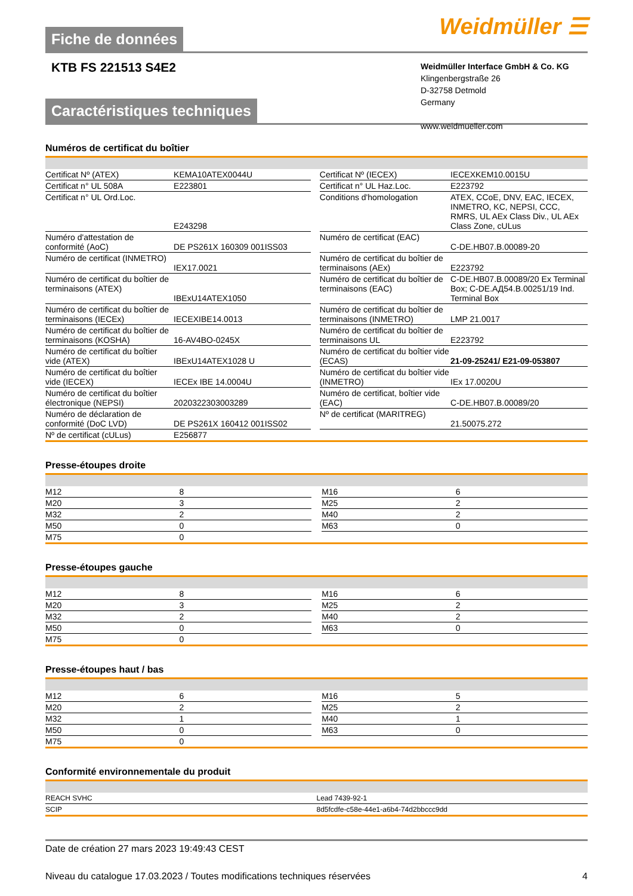Fiche de données
Weidmüller ☰
KTB FS 221513 S4E2
Weidmüller Interface GmbH & Co. KG
Klingenbergstraße 26
D-32758 Detmold
Germany
www.weidmueller.com
Caractéristiques techniques
Numéros de certificat du boîtier
| Certificat Nº (ATEX) | KEMA10ATEX0044U | | Certificat Nº (IECEX) | IECEXKEM10.0015U |
| Certificat n° UL 508A | E223801 | | Certificat n° UL Haz.Loc. | E223792 |
| Certificat n° UL Ord.Loc. | E243298 | | Conditions d'homologation | ATEX, CCoE, DNV, EAC, IECEX, INMETRO, KC, NEPSI, CCC, RMRS, UL AEx Class Div., UL AEx Class Zone, cULus |
| Numéro d'attestation de conformité (AoC) | DE PS261X 160309 001ISS03 | | Numéro de certificat (EAC) | C-DE.HB07.B.00089-20 |
| Numéro de certificat (INMETRO) | IEX17.0021 | | Numéro de certificat du boîtier de terminaisons (AEx) | E223792 |
| Numéro de certificat du boîtier de terminaisons (ATEX) | IBExU14ATEX1050 | | Numéro de certificat du boîtier de terminaisons (EAC) | C-DE.HB07.B.00089/20 Ex Terminal Box; C-DE.АД54.B.00251/19 Ind. Terminal Box |
| Numéro de certificat du boîtier de terminaisons (IECEx) | IECEXIBE14.0013 | | Numéro de certificat du boîtier de terminaisons (INMETRO) | LMP 21.0017 |
| Numéro de certificat du boîtier de terminaisons (KOSHA) | 16-AV4BO-0245X | | Numéro de certificat du boîtier de terminaisons UL | E223792 |
| Numéro de certificat du boîtier vide (ATEX) | IBExU14ATEX1028 U | | Numéro de certificat du boîtier vide (ECAS) | 21-09-25241/ E21-09-053807 |
| Numéro de certificat du boîtier vide (IECEX) | IECEx IBE 14.0004U | | Numéro de certificat du boîtier vide (INMETRO) | IEx 17.0020U |
| Numéro de certificat du boîtier électronique (NEPSI) | 2020322303003289 | | Numéro de certificat, boîtier vide (EAC) | C-DE.HB07.B.00089/20 |
| Numéro de déclaration de conformité (DoC LVD) | DE PS261X 160412 001ISS02 | | Nº de certificat (MARITREG) | 21.50075.272 |
| Nº de certificat (cULus) | E256877 | | | |
Presse-étoupes droite
| M12 | 8 | | M16 | 6 |
| M20 | 3 | | M25 | 2 |
| M32 | 2 | | M40 | 2 |
| M50 | 0 | | M63 | 0 |
| M75 | 0 | | | |
Presse-étoupes gauche
| M12 | 8 | | M16 | 6 |
| M20 | 3 | | M25 | 2 |
| M32 | 2 | | M40 | 2 |
| M50 | 0 | | M63 | 0 |
| M75 | 0 | | | |
Presse-étoupes haut / bas
| M12 | 6 | | M16 | 5 |
| M20 | 2 | | M25 | 2 |
| M32 | 1 | | M40 | 1 |
| M50 | 0 | | M63 | 0 |
| M75 | 0 | | | |
Conformité environnementale du produit
| REACH SVHC | Lead 7439-92-1 |
| SCIP | 8d5fcdfe-c58e-44e1-a6b4-74d2bbccc9dd |
Date de création 27 mars 2023 19:49:43 CEST
Niveau du catalogue 17.03.2023 / Toutes modifications techniques réservées 4